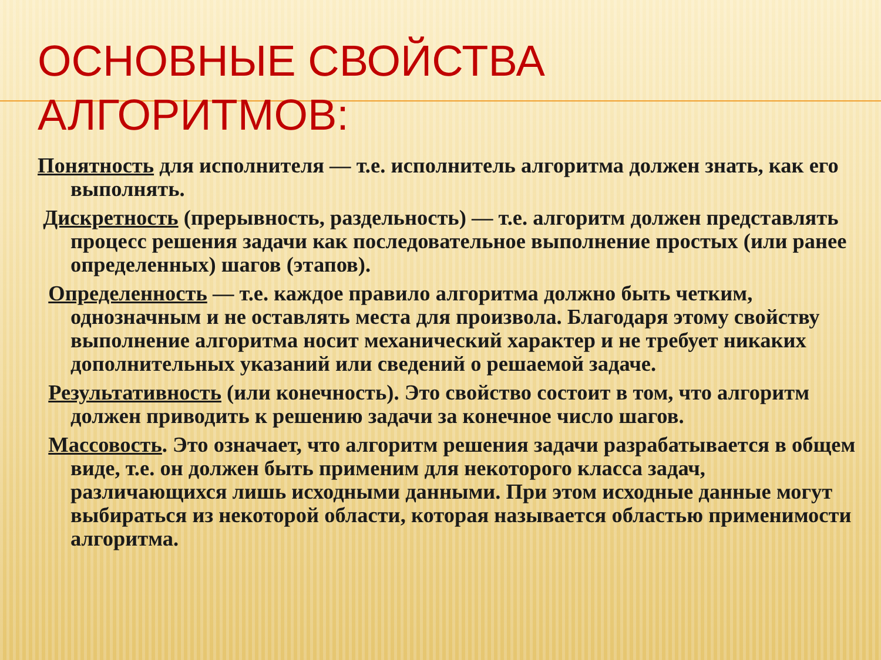ОСНОВНЫЕ СВОЙСТВА АЛГОРИТМОВ:
Понятность для исполнителя — т.е. исполнитель алгоритма должен знать, как его выполнять.
Дискретность (прерывность, раздельность) — т.е. алгоритм должен представлять процесс решения задачи как последовательное выполнение простых (или ранее определенных) шагов (этапов).
Определенность — т.е. каждое правило алгоритма должно быть четким, однозначным и не оставлять места для произвола. Благодаря этому свойству выполнение алгоритма носит механический характер и не требует никаких дополнительных указаний или сведений о решаемой задаче.
Результативность (или конечность). Это свойство состоит в том, что алгоритм должен приводить к решению задачи за конечное число шагов.
Массовость. Это означает, что алгоритм решения задачи разрабатывается в общем виде, т.е. он должен быть применим для некоторого класса задач, различающихся лишь исходными данными. При этом исходные данные могут выбираться из некоторой области, которая называется областью применимости алгоритма.